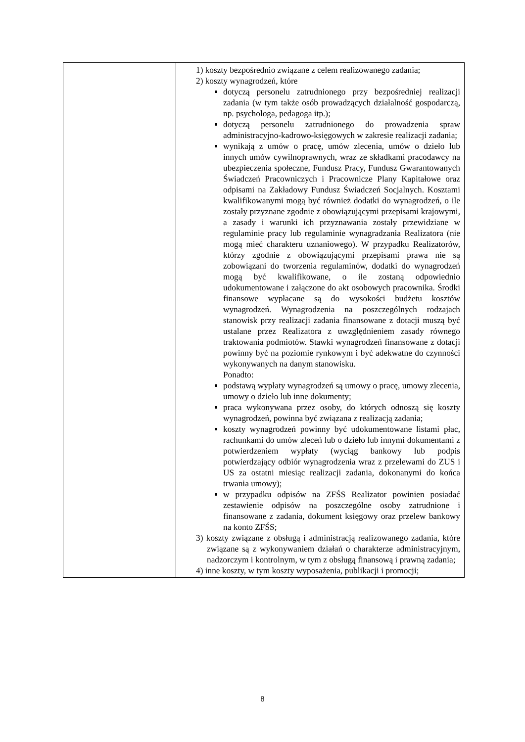| | 1) koszty bezpośrednio związane z celem realizowanego zadania; 2) koszty wynagrodzeń, które dotyczą personelu zatrudnionego przy bezpośredniej realizacji zadania (w tym także osób prowadzących działalność gospodarczą, np. psychologa, pedagoga itp.); dotyczą personelu zatrudnionego do prowadzenia spraw administracyjno-kadrowo-księgowych w zakresie realizacji zadania; wynikają z umów o pracę, umów zlecenia, umów o dzieło lub innych umów cywilnoprawnych, wraz ze składkami pracodawcy na ubezpieczenia społeczne, Fundusz Pracy, Fundusz Gwarantowanych Świadczeń Pracowniczych i Pracownicze Plany Kapitałowe oraz odpisami na Zakładowy Fundusz Świadczeń Socjalnych. Kosztami kwalifikowanymi mogą być również dodatki do wynagrodzeń, o ile zostały przyznane zgodnie z obowiązującymi przepisami krajowymi, a zasady i warunki ich przyznawania zostały przewidziane w regulaminie pracy lub regulaminie wynagradzania Realizatora (nie mogą mieć charakteru uznaniowego). W przypadku Realizatorów, którzy zgodnie z obowiązującymi przepisami prawa nie są zobowiązani do tworzenia regulaminów, dodatki do wynagrodzeń mogą być kwalifikowane, o ile zostaną odpowiednio udokumentowane i załączone do akt osobowych pracownika. Środki finansowe wypłacane są do wysokości budżetu kosztów wynagrodzeń. Wynagrodzenia na poszczególnych rodzajach stanowisk przy realizacji zadania finansowane z dotacji muszą być ustalane przez Realizatora z uwzględnieniem zasady równego traktowania podmiotów. Stawki wynagrodzeń finansowane z dotacji powinny być na poziomie rynkowym i być adekwatne do czynności wykonywanych na danym stanowisku. Ponadto: podstawą wypłaty wynagrodzeń są umowy o pracę, umowy zlecenia, umowy o dzieło lub inne dokumenty; praca wykonywana przez osoby, do których odnoszą się koszty wynagrodzeń, powinna być związana z realizacją zadania; koszty wynagrodzeń powinny być udokumentowane listami płac, rachunkami do umów zleceń lub o dzieło lub innymi dokumentami z potwierdzeniem wypłaty (wyciąg bankowy lub podpis potwierdzający odbiór wynagrodzenia wraz z przelewami do ZUS i US za ostatni miesiąc realizacji zadania, dokonanymi do końca trwania umowy); w przypadku odpisów na ZFŚS Realizator powinien posiadać zestawienie odpisów na poszczególne osoby zatrudnione i finansowane z zadania, dokument księgowy oraz przelew bankowy na konto ZFŚS; 3) koszty związane z obsługą i administracją realizowanego zadania, które związane są z wykonywaniem działań o charakterze administracyjnym, nadzorczym i kontrolnym, w tym z obsługą finansową i prawną zadania; 4) inne koszty, w tym koszty wyposażenia, publikacji i promocji; |
8